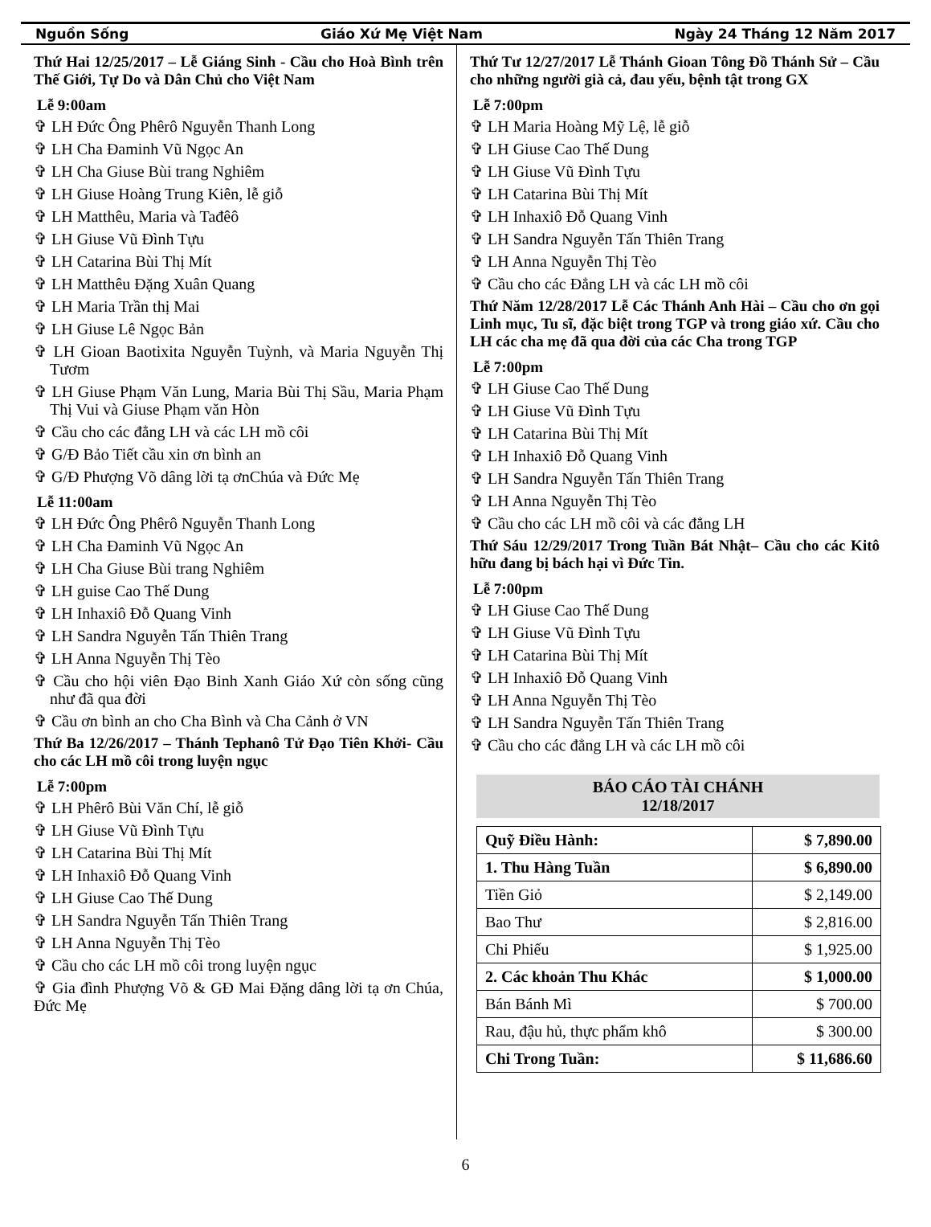Nguồn Sống Giáo Xứ Mẹ Việt Nam Ngày 24 Tháng 12 Năm 2017
Thứ Hai 12/25/2017 – Lễ Giáng Sinh - Cầu cho Hoà Bình trên Thế Giới, Tự Do và Dân Chủ cho Việt Nam
Lễ 9:00am
✞ LH Đức Ông Phêrô Nguyễn Thanh Long
✞ LH Cha Đaminh Vũ Ngọc An
✞ LH Cha Giuse Bùi trang Nghiêm
✞ LH Giuse Hoàng Trung Kiên, lễ giỗ
✞ LH Matthêu, Maria và Tađêô
✞ LH Giuse Vũ Đình Tựu
✞ LH Catarina Bùi Thị Mít
✞ LH Matthêu Đặng Xuân Quang
✞ LH Maria Trần thị Mai
✞ LH Giuse Lê Ngọc Bản
✞ LH Gioan Baotixita Nguyễn Tuỳnh, và Maria Nguyễn Thị Tươm
✞ LH Giuse Phạm Văn Lung, Maria Bùi Thị Sầu, Maria Phạm Thị Vui và Giuse Phạm văn Hòn
✞ Cầu cho các đẳng LH và các LH mồ côi
✞ G/Đ Bảo Tiết cầu xin ơn bình an
✞ G/Đ Phượng Võ dâng lời tạ ơnChúa và Đức Mẹ
Lễ 11:00am
✞ LH Đức Ông Phêrô Nguyễn Thanh Long
✞ LH Cha Đaminh Vũ Ngọc An
✞ LH Cha Giuse Bùi trang Nghiêm
✞ LH guise Cao Thế Dung
✞ LH Inhaxiô Đỗ Quang Vinh
✞ LH Sandra Nguyễn Tấn Thiên Trang
✞ LH Anna Nguyễn Thị Tèo
✞ Cầu cho hội viên Đạo Binh Xanh Giáo Xứ còn sống cũng như đã qua đời
✞ Cầu ơn bình an cho Cha Bình và Cha Cảnh ở VN
Thứ Ba 12/26/2017 – Thánh Tephanô Tử Đạo Tiên Khởi- Cầu cho các LH mồ côi trong luyện ngục
Lễ 7:00pm
✞ LH Phêrô Bùi Văn Chí, lễ giỗ
✞ LH Giuse Vũ Đình Tựu
✞ LH Catarina Bùi Thị Mít
✞ LH Inhaxiô Đỗ Quang Vinh
✞ LH Giuse Cao Thế Dung
✞ LH Sandra Nguyễn Tấn Thiên Trang
✞ LH Anna Nguyễn Thị Tèo
✞ Cầu cho các LH mồ côi trong luyện ngục
✞ Gia đình Phượng Võ & GĐ Mai Đặng dâng lời tạ ơn Chúa, Đức Mẹ
Thứ Tư 12/27/2017 Lễ Thánh Gioan Tông Đồ Thánh Sử – Cầu cho những người già cả, đau yếu, bệnh tật trong GX
Lễ 7:00pm
✞ LH Maria Hoàng Mỹ Lệ, lễ giỗ
✞ LH Giuse Cao Thế Dung
✞ LH Giuse Vũ Đình Tựu
✞ LH Catarina Bùi Thị Mít
✞ LH Inhaxiô Đỗ Quang Vinh
✞ LH Sandra Nguyễn Tấn Thiên Trang
✞ LH Anna Nguyễn Thị Tèo
✞ Cầu cho các Đẳng LH và các LH mồ côi
Thứ Năm 12/28/2017 Lễ Các Thánh Anh Hài – Cầu cho ơn gọi Linh mục, Tu sĩ, đặc biệt trong TGP và trong giáo xứ. Cầu cho LH các cha mẹ đã qua đời của các Cha trong TGP
Lễ 7:00pm
✞ LH Giuse Cao Thế Dung
✞ LH Giuse Vũ Đình Tựu
✞ LH Catarina Bùi Thị Mít
✞ LH Inhaxiô Đỗ Quang Vinh
✞ LH Sandra Nguyễn Tấn Thiên Trang
✞ LH Anna Nguyễn Thị Tèo
✞ Cầu cho các LH mồ côi và các đẳng LH
Thứ Sáu 12/29/2017 Trong Tuần Bát Nhật– Cầu cho các Kitô hữu đang bị bách hại vì Đức Tin.
Lễ 7:00pm
✞ LH Giuse Cao Thế Dung
✞ LH Giuse Vũ Đình Tựu
✞ LH Catarina Bùi Thị Mít
✞ LH Inhaxiô Đỗ Quang Vinh
✞ LH Anna Nguyễn Thị Tèo
✞ LH Sandra Nguyễn Tấn Thiên Trang
✞ Cầu cho các đẳng LH và các LH mồ côi
BÁO CÁO TÀI CHÁNH
12/18/2017
| Quỹ Điều Hành: | $ 7,890.00 |
| 1. Thu Hàng Tuần | $ 6,890.00 |
| Tiền Giỏ | $ 2,149.00 |
| Bao Thư | $ 2,816.00 |
| Chi Phiếu | $ 1,925.00 |
| 2. Các khoản Thu Khác | $ 1,000.00 |
| Bán Bánh Mì | $ 700.00 |
| Rau, đậu hủ, thực phẩm khô | $ 300.00 |
| Chi Trong Tuần: | $ 11,686.60 |
6